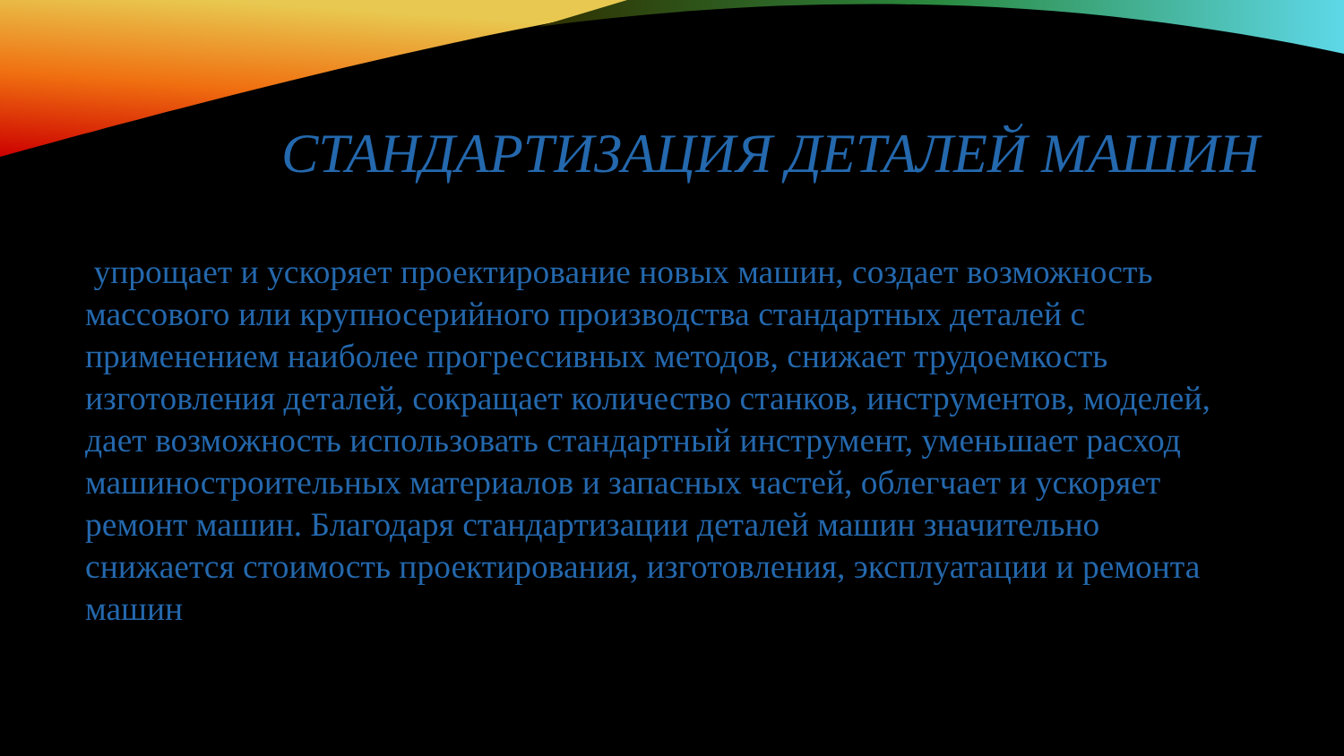СТАНДАРТИЗАЦИЯ ДЕТАЛЕЙ МАШИН
упрощает и ускоряет проектирование новых машин, создает возможность массового или крупносерийного производства стандартных деталей с применением наиболее прогрессивных методов, снижает трудоемкость изготовления деталей, сокращает количество станков, инструментов, моделей, дает возможность использовать стандартный инструмент, уменьшает расход машиностроительных материалов и запасных частей, облегчает и ускоряет ремонт машин. Благодаря стандартизации деталей машин значительно снижается стоимость проектирования, изготовления, эксплуатации и ремонта машин